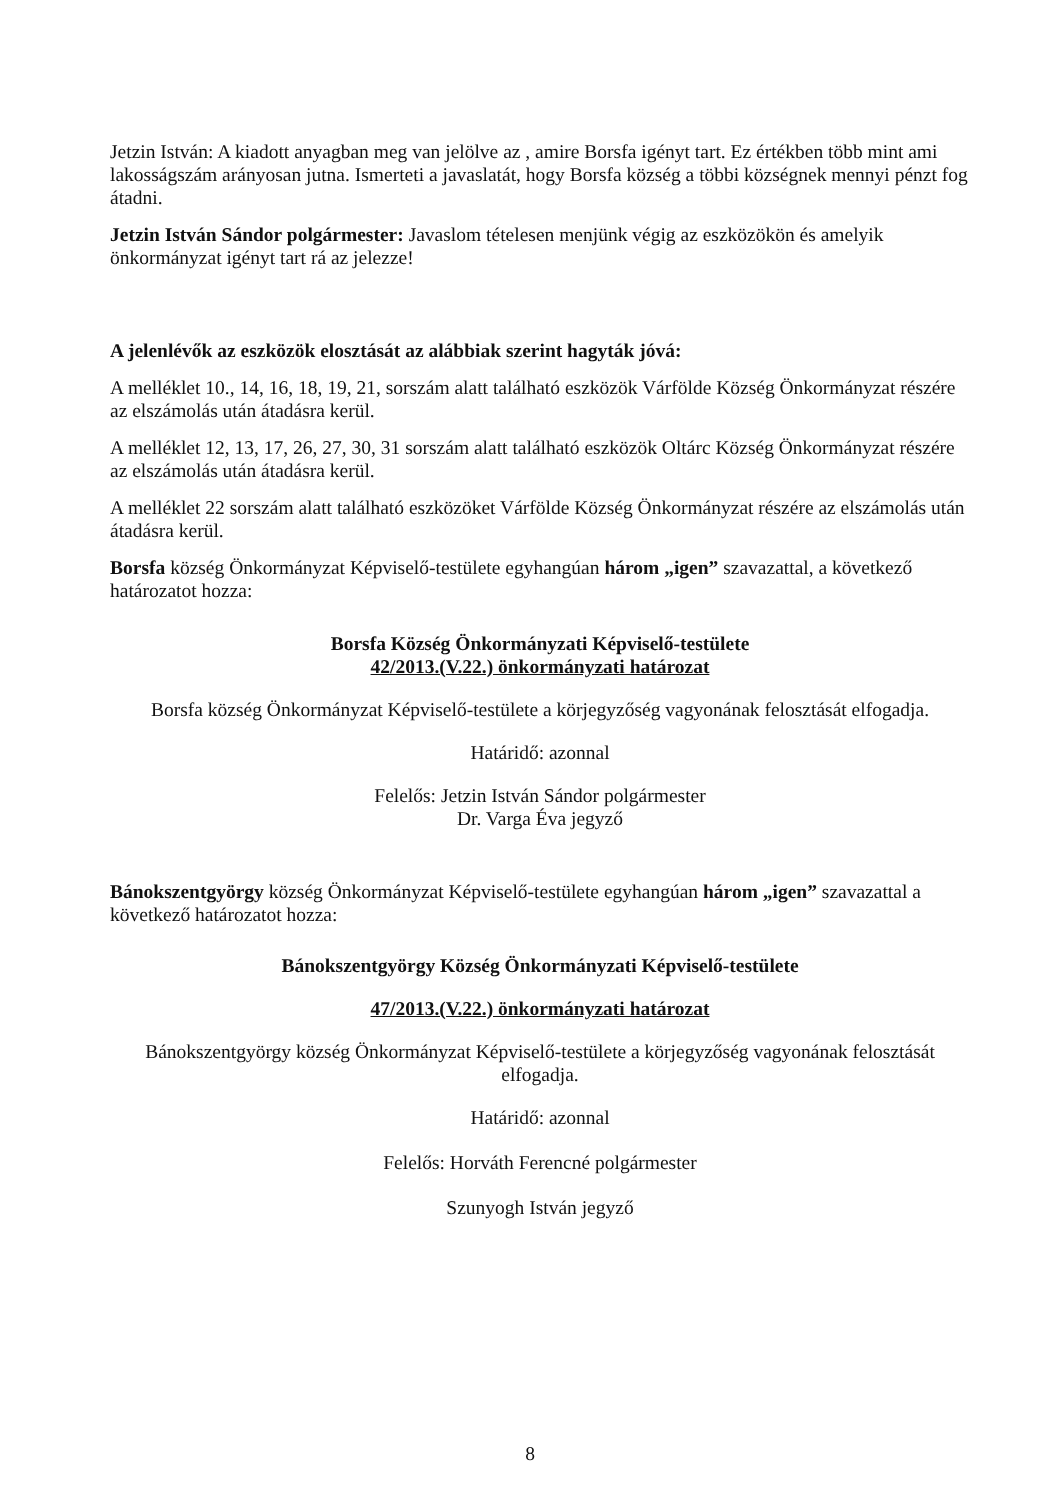Jetzin István: A kiadott anyagban meg van jelölve az , amire Borsfa igényt tart. Ez értékben több mint ami lakosságszám arányosan jutna. Ismerteti a javaslatát, hogy Borsfa község a többi községnek mennyi pénzt fog átadni.
Jetzin István Sándor polgármester: Javaslom tételesen menjünk végig az eszközökön és amelyik önkormányzat igényt tart rá az jelezze!
A jelenlévők az eszközök elosztását az alábbiak szerint hagyták jóvá:
A melléklet 10., 14, 16, 18, 19, 21, sorszám alatt található eszközök Várfölde Község Önkormányzat részére az elszámolás után átadásra kerül.
A melléklet 12, 13, 17, 26, 27, 30, 31 sorszám alatt található eszközök Oltárc Község Önkormányzat részére az elszámolás után átadásra kerül.
A melléklet 22 sorszám alatt található eszközöket Várfölde Község Önkormányzat részére az elszámolás után átadásra kerül.
Borsfa község Önkormányzat Képviselő-testülete egyhangúan három „igen” szavazattal, a következő határozatot hozza:
Borsfa Község Önkormányzati Képviselő-testülete
42/2013.(V.22.) önkormányzati határozat
Borsfa község Önkormányzat Képviselő-testülete a körjegyzőség vagyonának felosztását elfogadja.
Határidő: azonnal
Felelős: Jetzin István Sándor polgármester
Dr. Varga Éva jegyző
Bánokszentgyörgy község Önkormányzat Képviselő-testülete egyhangúan három „igen” szavazattal a következő határozatot hozza:
Bánokszentgyörgy Község Önkormányzati Képviselő-testülete
47/2013.(V.22.) önkormányzati határozat
Bánokszentgyörgy község Önkormányzat Képviselő-testülete a körjegyzőség vagyonának felosztását elfogadja.
Határidő: azonnal
Felelős: Horváth Ferencné polgármester
Szunyogh István jegyző
8